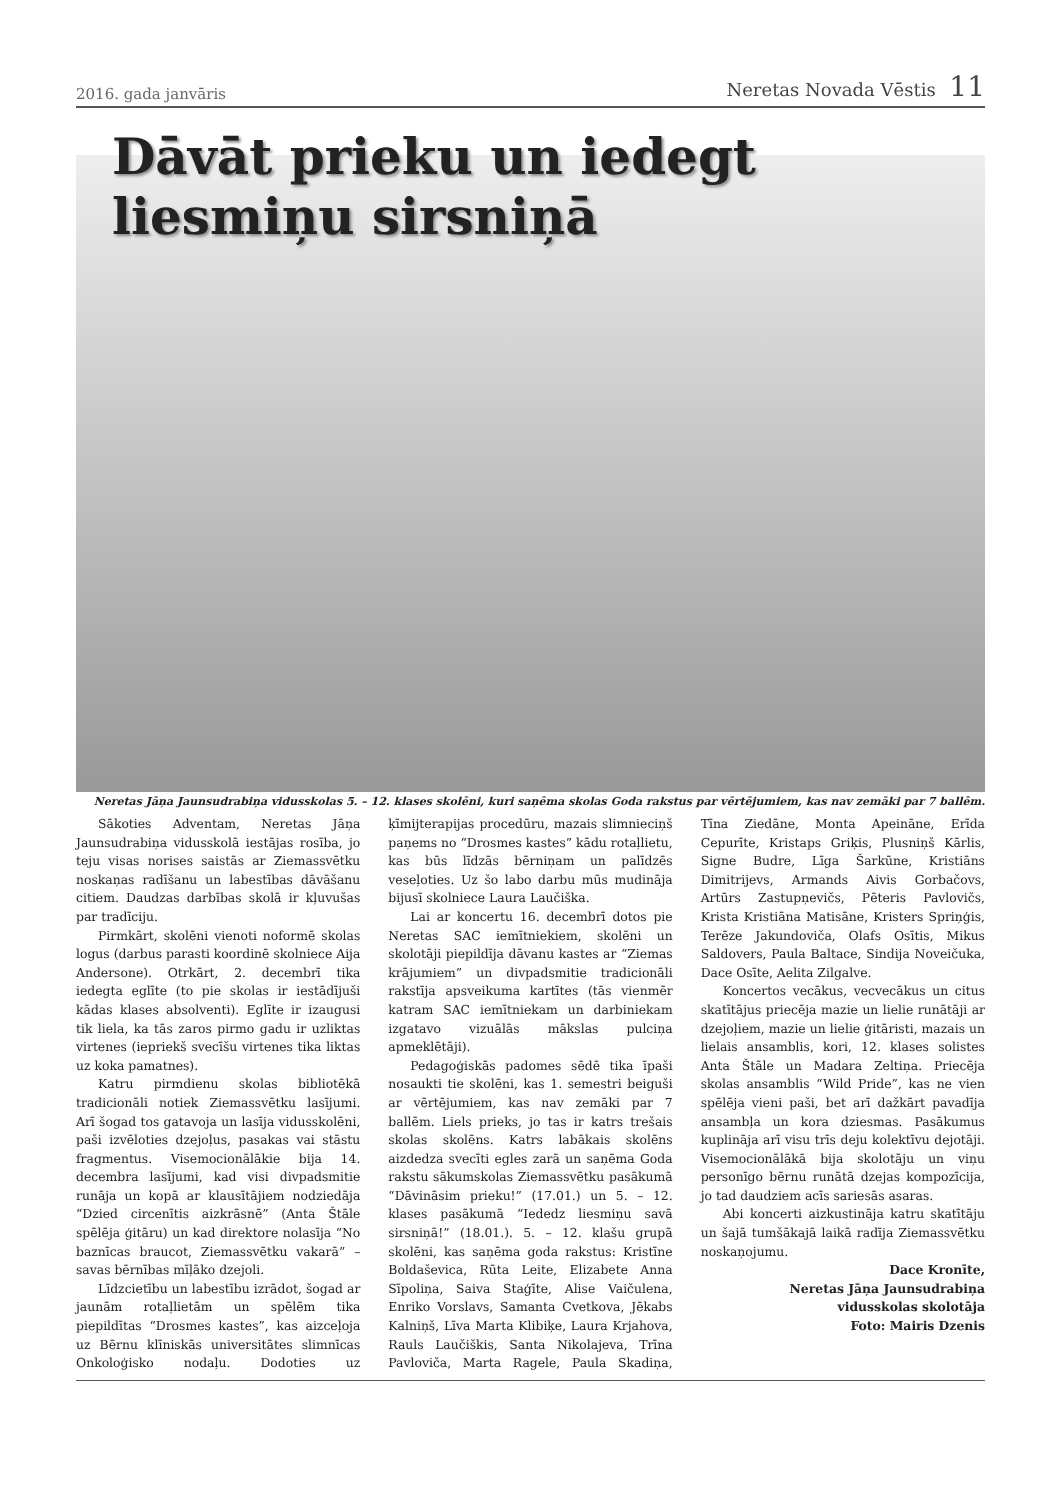2016. gada janvāris Neretas Novada Vēstis 11
Dāvāt prieku un iedegt
liesmiņu sirsniņā
Neretas Jāņa Jaunsudrabiņa vidusskolas 5. – 12. klases skolēni, kuri saņēma skolas Goda rakstus par vērtējumiem, kas nav zemāki par 7 ballēm.
Sākoties Adventam, Neretas Jāņa Jaunsudrabiņa vidusskolā iestājas rosība, jo teju visas norises saistās ar Ziemassvētku noskaņas radīšanu un labestības dāvāšanu citiem. Daudzas darbības skolā ir kļuvušas par tradīciju.
Pirmkārt, skolēni vienoti noformē skolas logus (darbus parasti koordinē skolniece Aija Andersone). Otrkārt, 2. decembrī tika iedegta eglīte (to pie skolas ir iestādījuši kādas klases absolventi). Eglīte ir izaugusi tik liela, ka tās zaros pirmo gadu ir uzliktas virtenes (iepriekš svecīšu virtenes tika liktas uz koka pamatnes).
Katru pirmdienu skolas bibliotēkā tradicionāli notiek Ziemassvētku lasījumi. Arī šogad tos gatavoja un lasīja vidusskolēni, paši izvēloties dzejoļus, pasakas vai stāstu fragmentus. Visemocionālākie bija 14. decembra lasījumi, kad visi divpadsmitie runāja un kopā ar klausītājiem nodziedāja “Dzied circenītis aizkrāsnē” (Anta Štāle spēlēja ģitāru) un kad direktore nolasīja “No baznīcas braucot, Ziemassvētku vakarā” – savas bērnības mīļāko dzejoli.
Līdzcietību un labestību izrādot, šogad ar jaunām rotaļlietām un spēlēm tika piepildītas “Drosmes kastes”, kas aizceļoja uz Bērnu klīniskās universitātes slimnīcas Onkoloģisko nodaļu. Dodoties uz ķīmijterapijas procedūru, mazais slimnieciņš paņems no “Drosmes kastes” kādu rotaļlietu, kas būs līdzās bērniņam un palīdzēs veseļoties. Uz šo labo darbu mūs mudināja bijusī skolniece Laura Laučiška.
Lai ar koncertu 16. decembrī dotos pie Neretas SAC iemītniekiem, skolēni un skolotāji piepildīja dāvanu kastes ar “Ziemas krājumiem” un divpadsmitie tradicionāli rakstīja apsveikuma kartītes (tās vienmēr katram SAC iemītniekam un darbiniekam izgatavo vizuālās mākslas pulciņa apmeklētāji).
Pedagoģiskās padomes sēdē tika īpaši nosaukti tie skolēni, kas 1. semestri beiguši ar vērtējumiem, kas nav zemāki par 7 ballēm. Liels prieks, jo tas ir katrs trešais skolas skolēns. Katrs labākais skolēns aizdedza svecīti egles zarā un saņēma Goda rakstu sākumskolas Ziemassvētku pasākumā “Dāvināsim prieku!” (17.01.) un 5. – 12. klases pasākumā “Iededz liesmiņu savā sirsniņā!” (18.01.). 5. – 12. klašu grupā skolēni, kas saņēma goda rakstus: Kristīne Boldaševica, Rūta Leite, Elizabete Anna Sīpoliņa, Saiva Staģīte, Alise Vaičulena, Enriko Vorslavs, Samanta Cvetkova, Jēkabs Kalniņš, Līva Marta Klibiķe, Laura Krjahova, Rauls Laučiškis, Santa Nikolajeva, Trīna Pavloviča, Marta Ragele, Paula Skadiņa, Tīna Ziedāne, Monta Apeināne, Erīda Cepurīte, Kristaps Griķis, Plusniņš Kārlis, Signe Budre, Līga Šarkūne, Kristiāns Dimitrijevs, Armands Aivis Gorbačovs, Artūrs Zastupņevičs, Pēteris Pavlovičs, Krista Kristiāna Matisāne, Kristers Spriņģis, Terēze Jakundoviča, Olafs Osītis, Mikus Saldovers, Paula Baltace, Sindija Noveičuka, Dace Osīte, Aelita Zilgalve.
Koncertos vecākus, vecvecākus un citus skatītājus priecēja mazie un lielie runātāji ar dzejoļiem, mazie un lielie ģitāristi, mazais un lielais ansamblis, kori, 12. klases solistes Anta Štāle un Madara Zeltiņa. Priecēja skolas ansamblis “Wild Pride”, kas ne vien spēlēja vieni paši, bet arī dažkārt pavadīja ansambļa un kora dziesmas. Pasākumus kuplināja arī visu trīs deju kolektīvu dejotāji. Visemocionālākā bija skolotāju un viņu personīgo bērnu runātā dzejas kompozīcija, jo tad daudziem acīs sariesās asaras.
Abi koncerti aizkustināja katru skatītāju un šajā tumšākajā laikā radīja Ziemassvētku noskaņojumu.
Dace Kronīte,
Neretas Jāņa Jaunsudrabiņa
vidusskolas skolotāja
Foto: Mairis Dzenis